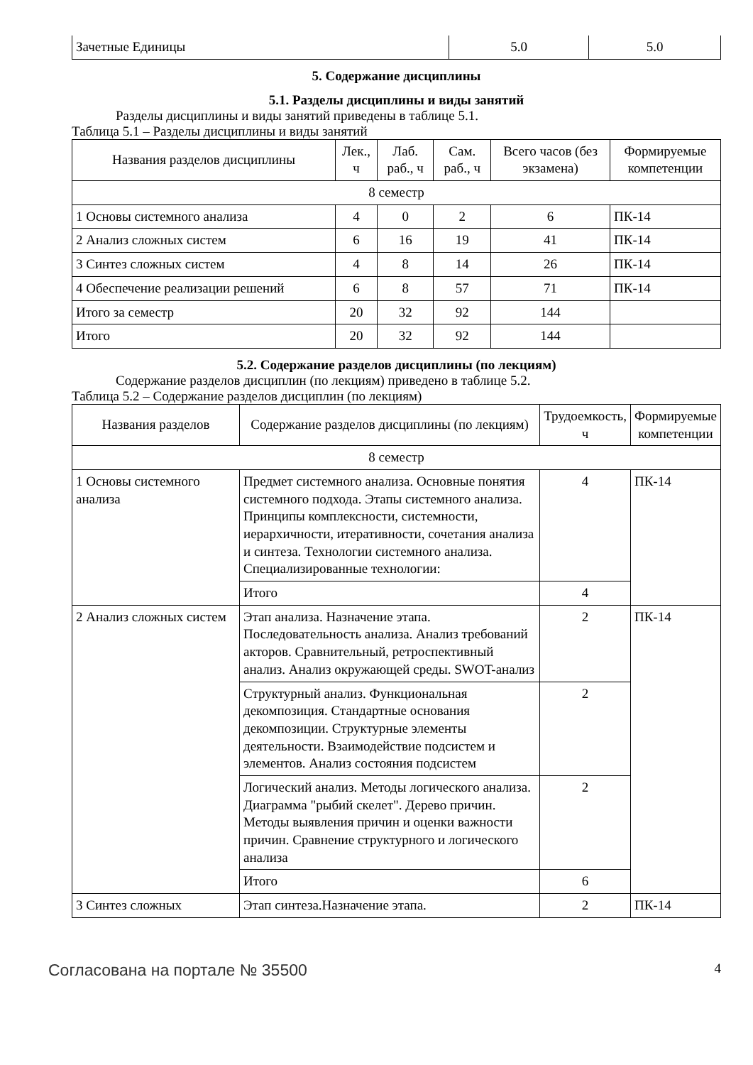| Зачетные Единицы | 5.0 | 5.0 |
5. Содержание дисциплины
5.1. Разделы дисциплины и виды занятий
Разделы дисциплины и виды занятий приведены в таблице 5.1.
Таблица 5.1 – Разделы дисциплины и виды занятий
| Названия разделов дисциплины | Лек., ч | Лаб. раб., ч | Сам. раб., ч | Всего часов (без экзамена) | Формируемые компетенции |
| --- | --- | --- | --- | --- | --- |
| 8 семестр | | | | | |
| 1 Основы системного анализа | 4 | 0 | 2 | 6 | ПК-14 |
| 2 Анализ сложных систем | 6 | 16 | 19 | 41 | ПК-14 |
| 3 Синтез сложных систем | 4 | 8 | 14 | 26 | ПК-14 |
| 4 Обеспечение реализации решений | 6 | 8 | 57 | 71 | ПК-14 |
| Итого за семестр | 20 | 32 | 92 | 144 | |
| Итого | 20 | 32 | 92 | 144 | |
5.2. Содержание разделов дисциплины (по лекциям)
Содержание разделов дисциплин (по лекциям) приведено в таблице 5.2.
Таблица 5.2 – Содержание разделов дисциплин (по лекциям)
| Названия разделов | Содержание разделов дисциплины (по лекциям) | Трудоемкость, ч | Формируемые компетенции |
| --- | --- | --- | --- |
| 8 семестр | | | |
| 1 Основы системного анализа | Предмет системного анализа. Основные понятия системного подхода. Этапы системного анализа. Принципы комплексности, системности, иерархичности, итеративности, сочетания анализа и синтеза. Технологии системного анализа. Специализированные технологии: | 4 | ПК-14 |
| | Итого | 4 | |
| 2 Анализ сложных систем | Этап анализа. Назначение этапа. Последовательность анализа. Анализ требований акторов. Сравнительный, ретроспективный анализ. Анализ окружающей среды. SWOT-анализ | 2 | ПК-14 |
| | Структурный анализ. Функциональная декомпозиция. Стандартные основания декомпозиции. Структурные элементы деятельности. Взаимодействие подсистем и элементов. Анализ состояния подсистем | 2 | |
| | Логический анализ. Методы логического анализа. Диаграмма "рыбий скелет". Дерево причин. Методы выявления причин и оценки важности причин. Сравнение структурного и логического анализа | 2 | |
| | Итого | 6 | |
| 3 Синтез сложных | Этап синтеза.Назначение этапа. | 2 | ПК-14 |
Согласована на портале № 35500 4